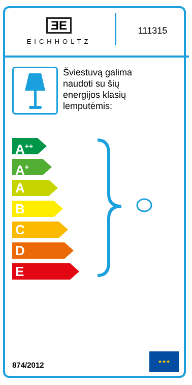ƎE
EICHHOLTZ
111315
Šviestuvą galima
naudoti su šių
energijos klasių
lemputėmis:
A<sup>++</sup>
A<sup>+</sup>
A
B
C
D
E
874/2012
★★★